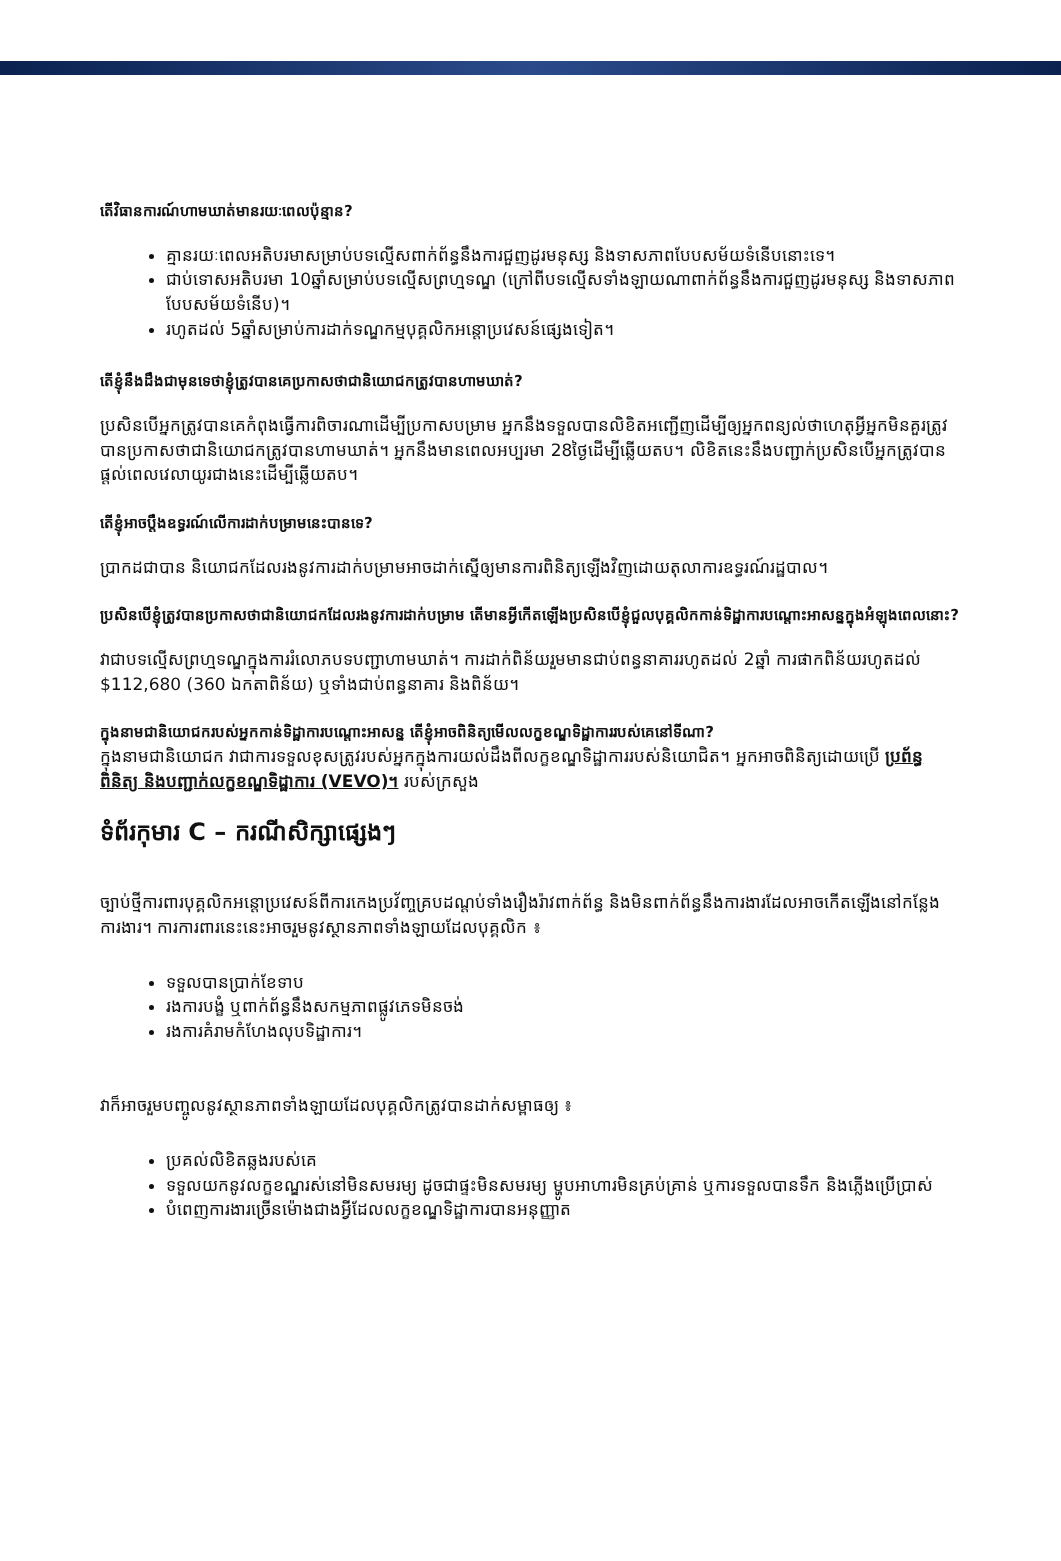តើវិធានការណ៍ហាមឃាត់មានរយៈពេលប៉ុន្មាន?
គ្មានរយៈពេលអតិបរមាសម្រាប់បទល្មើសពាក់ព័ន្ធនឹងការជួញដូរមនុស្ស និងទាសភាពបែបសម័យទំនើបនោះទេ។
ជាប់ទោសអតិបរមា 10ឆ្នាំសម្រាប់បទល្មើសព្រហ្មទណ្ឌ (ក្រៅពីបទល្មើសទាំងឡាយណាពាក់ព័ន្ធនឹងការជួញដូរមនុស្ស និងទាសភាពបែបសម័យទំនើប)។
រហូតដល់ 5ឆ្នាំសម្រាប់ការដាក់ទណ្ឌកម្មបុគ្គលិកអន្តោប្រវេសន៍ផ្សេងទៀត។
តើខ្ញុំនឹងដឹងជាមុនទេថាខ្ញុំត្រូវបានគេប្រកាសថាជានិយោជកត្រូវបានហាមឃាត់?
ប្រសិនបើអ្នកត្រូវបានគេកំពុងធ្វើការពិចារណាដើម្បីប្រកាសបម្រាម អ្នកនឹងទទួលបានលិខិតអញ្ជើញដើម្បីឲ្យអ្នកពន្យល់ថាហេតុអ្វីអ្នកមិនគួរត្រូវបានប្រកាសថាជានិយោជកត្រូវបានហាមឃាត់។ អ្នកនឹងមានពេលអប្បរមា 28ថ្ងៃដើម្បីឆ្លើយតប។ លិខិតនេះនឹងបញ្ជាក់ប្រសិនបើអ្នកត្រូវបានផ្តល់ពេលវេលាយូរជាងនេះដើម្បីឆ្លើយតប។
តើខ្ញុំអាចប្តឹងឧទ្ធរណ៍លើការដាក់បម្រាមនេះបានទេ?
ប្រាកដជាបាន និយោជកដែលរងនូវការដាក់បម្រាមអាចដាក់ស្នើឲ្យមានការពិនិត្យឡើងវិញដោយតុលាការឧទ្ធរណ៍រដ្ឋបាល។
ប្រសិនបើខ្ញុំត្រូវបានប្រកាសថាជានិយោជកដែលរងនូវការដាក់បម្រាម តើមានអ្វីកើតឡើងប្រសិនបើខ្ញុំជួលបុគ្គលិកកាន់ទិដ្ឋាការបណ្តោះអាសន្នក្នុងអំឡុងពេលនោះ?
វាជាបទល្មើសព្រហ្មទណ្ឌក្នុងការរំលោភបទបញ្ជាហាមឃាត់។ ការដាក់ពិន័យរួមមានជាប់ពន្ធនាគាររហូតដល់ 2ឆ្នាំ ការផាកពិន័យរហូតដល់ $112,680 (360 ឯកតាពិន័យ) ឬទាំងជាប់ពន្ធនាគារ និងពិន័យ។
ក្នុងនាមជានិយោជករបស់អ្នកកាន់ទិដ្ឋាការបណ្តោះអាសន្ន តើខ្ញុំអាចពិនិត្យមើលលក្ខខណ្ឌទិដ្ឋាការរបស់គេនៅទីណា?
ក្នុងនាមជានិយោជក វាជាការទទួលខុសត្រូវរបស់អ្នកក្នុងការយល់ដឹងពីលក្ខខណ្ឌទិដ្ឋាការរបស់និយោជិត។ អ្នកអាចពិនិត្យដោយប្រើ ប្រព័ន្ធពិនិត្យ និងបញ្ជាក់លក្ខខណ្ឌទិដ្ឋាការ (VEVO)។ របស់ក្រសួង
ទំព័រកុមារ C – ករណីសិក្សាផ្សេងៗ
ច្បាប់ថ្មីការពារបុគ្គលិកអន្តោប្រវេសន៍ពីការកេងប្រវ័ញ្ចគ្របដណ្តប់ទាំងរឿងរ៉ាវពាក់ព័ន្ធ និងមិនពាក់ព័ន្ធនឹងការងារដែលអាចកើតឡើងនៅកន្លែងការងារ។ ការការពារនេះនេះអាចរួមនូវស្ថានភាពទាំងឡាយដែលបុគ្គលិក ៖
ទទួលបានប្រាក់ខែទាប
រងការបង្ខំ ឬពាក់ព័ន្ធនឹងសកម្មភាពផ្លូវភេទមិនចង់
រងការគំរាមកំហែងលុបទិដ្ឋាការ។
វាក៏អាចរួមបញ្ចូលនូវស្ថានភាពទាំងឡាយដែលបុគ្គលិកត្រូវបានដាក់សម្ពាធឲ្យ ៖
ប្រគល់លិខិតឆ្លងរបស់គេ
ទទួលយកនូវលក្ខខណ្ឌរស់នៅមិនសមរម្យ ដូចជាផ្ទះមិនសមរម្យ ម្ហូបអាហារមិនគ្រប់គ្រាន់ ឬការទទួលបានទឹក និងភ្លើងប្រើប្រាស់
បំពេញការងារច្រើនម៉ោងជាងអ្វីដែលលក្ខខណ្ឌទិដ្ឋាការបានអនុញ្ញាត